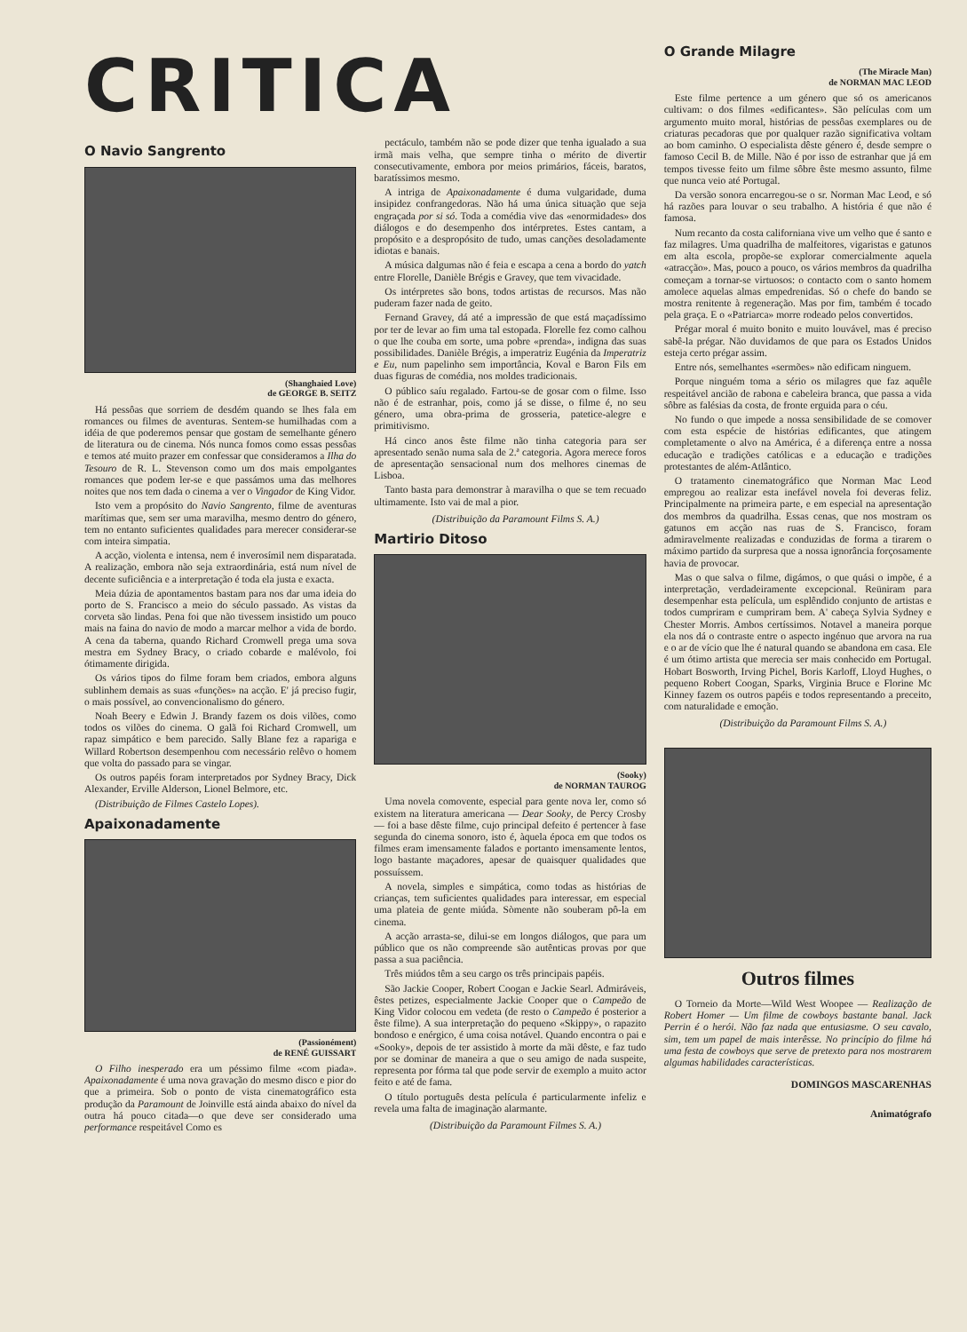CRITICA
O Navio Sangrento
(Shanghaied Love)
de GEORGE B. SEITZ
Há pessôas que sorriem de desdém quando se lhes fala em romances ou filmes de aventuras. Sentem-se humilhadas com a idéia de que poderemos pensar que gostam de semelhante género de literatura ou de cinema. Nós nunca fomos como essas pessôas e temos até muito prazer em confessar que consideramos a Ilha do Tesouro de R. L. Stevenson como um dos mais empolgantes romances que podem ler-se e que passámos uma das melhores noites que nos tem dada o cinema a ver o Vingador de King Vidor.
Isto vem a propósito do Navio Sangrento, filme de aventuras marítimas que, sem ser uma maravilha, mesmo dentro do género, tem no entanto suficientes qualidades para merecer considerar-se com inteira simpatia.
A acção, violenta e intensa, nem é inverosímil nem disparatada. A realização, embora não seja extraordinária, está num nível de decente suficiência e a interpretação é toda ela justa e exacta.
Meia dúzia de apontamentos bastam para nos dar uma ideia do porto de S. Francisco a meio do século passado. As vistas da corveta são lindas. Pena foi que não tivessem insistido um pouco mais na faina do navio de modo a marcar melhor a vida de bordo. A cena da taberna, quando Richard Cromwell prega uma sova mestra em Sydney Bracy, o criado cobarde e malévolo, foi ótimamente dirigida.
Os vários tipos do filme foram bem criados, embora alguns sublinhem demais as suas «funções» na acção. E' já preciso fugir, o mais possível, ao convencionalismo do género.
Noah Beery e Edwin J. Brandy fazem os dois vilões, como todos os vilões do cinema. O galã foi Richard Cromwell, um rapaz simpático e bem parecido. Sally Blane fez a rapariga e Willard Robertson desempenhou com necessário relêvo o homem que volta do passado para se vingar.
Os outros papéis foram interpretados por Sydney Bracy, Dick Alexander, Erville Alderson, Lionel Belmore, etc.
(Distribuição de Filmes Castelo Lopes).
Apaixonadamente
(Passionément)
de RENÉ GUISSART
O Filho inesperado era um péssimo filme «com piada». Apaixonadamente é uma nova gravação do mesmo disco e pior do que a primeira. Sob o ponto de vista cinematográfico esta produção da Paramount de Joinville está ainda abaixo do nível da outra há pouco citada—o que deve ser considerado uma performance respeitável Como es
pectáculo, também não se pode dizer que tenha igualado a sua irmã mais velha, que sempre tinha o mérito de divertir consecutivamente, embora por meios primários, fáceis, baratos, baratíssimos mesmo.
A intriga de Apaixonadamente é duma vulgaridade, duma insipidez confrangedoras. Não há uma única situação que seja engraçada por si só. Toda a comédia vive das «enormidades» dos diálogos e do desempenho dos intérpretes. Estes cantam, a propósito e a despropósito de tudo, umas canções desoladamente idiotas e banais.
A música dalgumas não é feia e escapa a cena a bordo do yatch entre Florelle, Danièle Brégis e Gravey, que tem vivacidade.
Os intérpretes são bons, todos artistas de recursos. Mas não puderam fazer nada de geito.
Fernand Gravey, dá até a impressão de que está maçadíssimo por ter de levar ao fim uma tal estopada. Florelle fez como calhou o que lhe couba em sorte, uma pobre «prenda», indigna das suas possibilidades. Danièle Brégis, a imperatriz Eugénia da Imperatriz e Eu, num papelinho sem importância, Koval e Baron Fils em duas figuras de comédia, nos moldes tradicionais.
O público saíu regalado. Fartou-se de gosar com o filme. Isso não é de estranhar, pois, como já se disse, o filme é, no seu género, uma obra-prima de grosseria, patetice-alegre e primitivismo.
Há cinco anos êste filme não tinha categoria para ser apresentado senão numa sala de 2.ª categoria. Agora merece foros de apresentação sensacional num dos melhores cinemas de Lisboa.
Tanto basta para demonstrar à maravilha o que se tem recuado ultimamente. Isto vai de mal a pior.
(Distribuição da Paramount Films S. A.)
Martirio Ditoso
(Sooky)
de NORMAN TAUROG
Uma novela comovente, especial para gente nova ler, como só existem na literatura americana — Dear Sooky, de Percy Crosby — foi a base dêste filme, cujo principal defeito é pertencer à fase segunda do cinema sonoro, isto é, àquela época em que todos os filmes eram imensamente falados e portanto imensamente lentos, logo bastante maçadores, apesar de quaisquer qualidades que possuíssem.
A novela, simples e simpática, como todas as histórias de crianças, tem suficientes qualidades para interessar, em especial uma plateia de gente miúda. Sòmente não souberam pô-la em cinema.
A acção arrasta-se, dilui-se em longos diálogos, que para um público que os não compreende são autênticas provas por que passa a sua paciência.
Três miúdos têm a seu cargo os três principais papéis.
São Jackie Cooper, Robert Coogan e Jackie Searl. Admiráveis, êstes petizes, especialmente Jackie Cooper que o Campeão de King Vidor colocou em vedeta (de resto o Campeão é posterior a êste filme). A sua interpretação do pequeno «Skippy», o rapazito bondoso e enérgico, é uma coisa notável. Quando encontra o pai e «Sooky», depois de ter assistido à morte da mãi dêste, e faz tudo por se dominar de maneira a que o seu amigo de nada suspeite, representa por fórma tal que pode servir de exemplo a muito actor feito e até de fama.
O título português desta película é particularmente infeliz e revela uma falta de imaginação alarmante.
(Distribuição da Paramount Filmes S. A.)
O Grande Milagre
(The Miracle Man)
de NORMAN MAC LEOD
Este filme pertence a um género que só os americanos cultivam: o dos filmes «edificantes». São películas com um argumento muito moral, histórias de pessôas exemplares ou de criaturas pecadoras que por qualquer razão significativa voltam ao bom caminho. O especialista dêste género é, desde sempre o famoso Cecil B. de Mille. Não é por isso de estranhar que já em tempos tivesse feito um filme sôbre êste mesmo assunto, filme que nunca veio até Portugal.
Da versão sonora encarregou-se o sr. Norman Mac Leod, e só há razões para louvar o seu trabalho. A história é que não é famosa.
Num recanto da costa californiana vive um velho que é santo e faz milagres. Uma quadrilha de malfeitores, vigaristas e gatunos em alta escola, propõe-se explorar comercialmente aquela «atracção». Mas, pouco a pouco, os vários membros da quadrilha começam a tornar-se virtuosos: o contacto com o santo homem amolece aquelas almas empedrenidas. Só o chefe do bando se mostra renitente à regeneração. Mas por fim, também é tocado pela graça. E o «Patriarca» morre rodeado pelos convertidos.
Prégar moral é muito bonito e muito louvável, mas é preciso sabê-la prégar. Não duvidamos de que para os Estados Unidos esteja certo prégar assim.
Entre nós, semelhantes «sermões» não edificam ninguem.
Porque ninguém toma a sério os milagres que faz aquêle respeitável ancião de rabona e cabeleira branca, que passa a vida sôbre as falésias da costa, de fronte erguida para o céu.
No fundo o que impede a nossa sensibilidade de se comover com esta espécie de histórias edificantes, que atingem completamente o alvo na América, é a diferença entre a nossa educação e tradições católicas e a educação e tradições protestantes de além-Atlântico.
O tratamento cinematográfico que Norman Mac Leod empregou ao realizar esta inefável novela foi deveras feliz. Principalmente na primeira parte, e em especial na apresentação dos membros da quadrilha. Essas cenas, que nos mostram os gatunos em acção nas ruas de S. Francisco, foram admiravelmente realizadas e conduzidas de forma a tirarem o máximo partido da surpresa que a nossa ignorância forçosamente havia de provocar.
Mas o que salva o filme, digámos, o que quási o impõe, é a interpretação, verdadeiramente excepcional. Reüniram para desempenhar esta película, um esplêndido conjunto de artistas e todos cumpriram e cumpriram bem. A' cabeça Sylvia Sydney e Chester Morris. Ambos certíssimos. Notavel a maneira porque ela nos dá o contraste entre o aspecto ingénuo que arvora na rua e o ar de vício que lhe é natural quando se abandona em casa. Ele é um ótimo artista que merecia ser mais conhecido em Portugal. Hobart Bosworth, Irving Pichel, Boris Karloff, Lloyd Hughes, o pequeno Robert Coogan, Sparks, Virginia Bruce e Florine Mc Kinney fazem os outros papéis e todos representando a preceito, com naturalidade e emoção.
(Distribuição da Paramount Films S. A.)
Outros filmes
O Torneio da Morte—Wild West Woopee — Realização de Robert Homer — Um filme de cowboys bastante banal. Jack Perrin é o herói. Não faz nada que entusiasme. O seu cavalo, sim, tem um papel de mais interêsse. No princípio do filme há uma festa de cowboys que serve de pretexto para nos mostrarem algumas habilidades características.
DOMINGOS MASCARENHAS
Animatógrafo